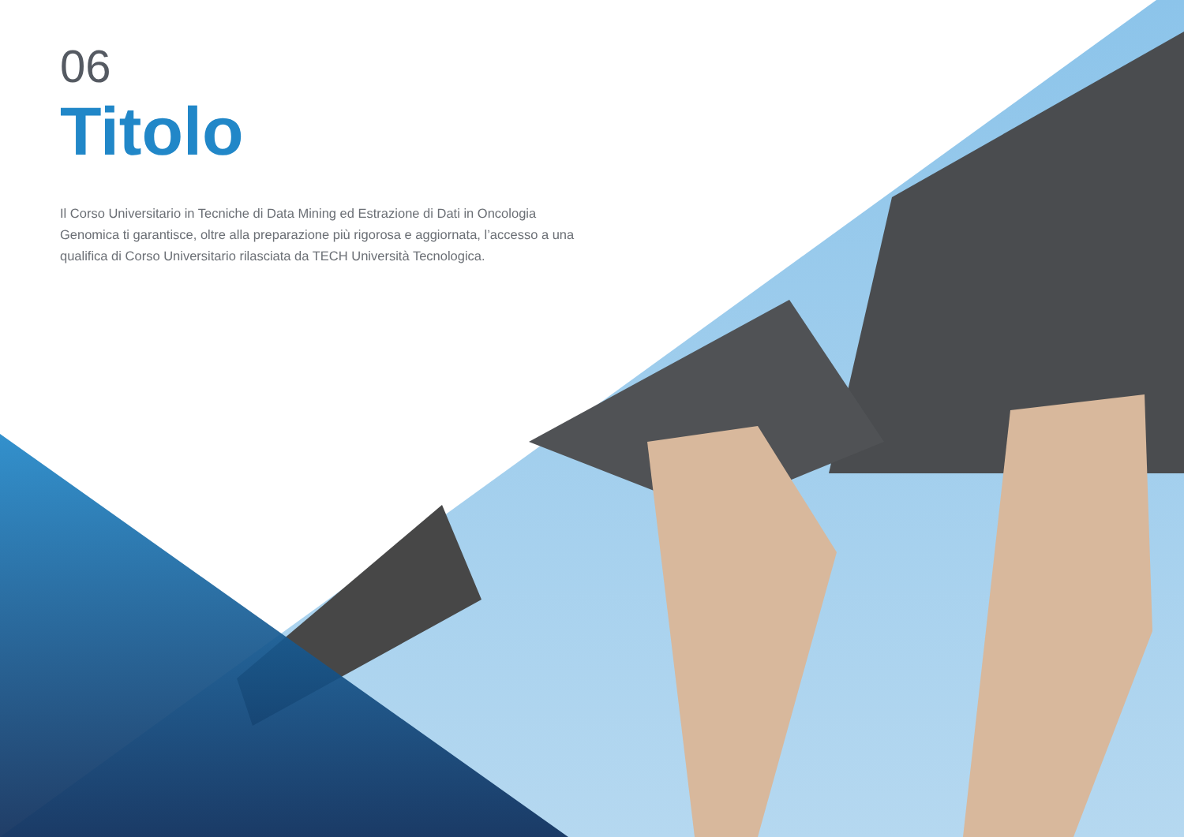06
Titolo
Il Corso Universitario in Tecniche di Data Mining ed Estrazione di Dati in Oncologia Genomica ti garantisce, oltre alla preparazione più rigorosa e aggiornata, l’accesso a una qualifica di Corso Universitario rilasciata da TECH Università Tecnologica.